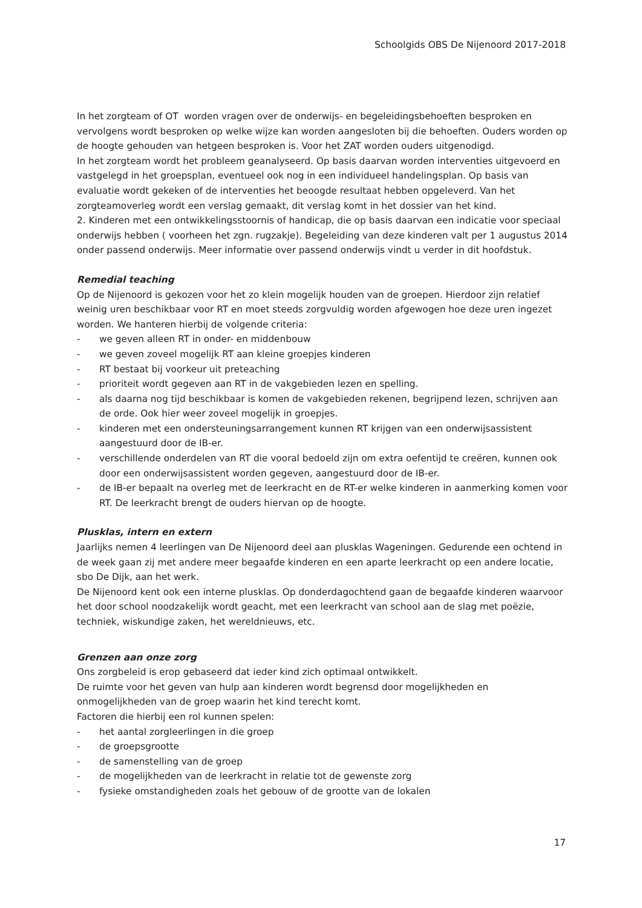Schoolgids OBS De Nijenoord 2017-2018
In het zorgteam of OT worden vragen over de onderwijs- en begeleidingsbehoeften besproken en vervolgens wordt besproken op welke wijze kan worden aangesloten bij die behoeften. Ouders worden op de hoogte gehouden van hetgeen besproken is. Voor het ZAT worden ouders uitgenodigd.
In het zorgteam wordt het probleem geanalyseerd. Op basis daarvan worden interventies uitgevoerd en vastgelegd in het groepsplan, eventueel ook nog in een individueel handelingsplan. Op basis van evaluatie wordt gekeken of de interventies het beoogde resultaat hebben opgeleverd. Van het zorgteamoverleg wordt een verslag gemaakt, dit verslag komt in het dossier van het kind.
2. Kinderen met een ontwikkelingsstoornis of handicap, die op basis daarvan een indicatie voor speciaal onderwijs hebben ( voorheen het zgn. rugzakje). Begeleiding van deze kinderen valt per 1 augustus 2014 onder passend onderwijs. Meer informatie over passend onderwijs vindt u verder in dit hoofdstuk.
Remedial teaching
Op de Nijenoord is gekozen voor het zo klein mogelijk houden van de groepen. Hierdoor zijn relatief weinig uren beschikbaar voor RT en moet steeds zorgvuldig worden afgewogen hoe deze uren ingezet worden. We hanteren hierbij de volgende criteria:
- we geven alleen RT in onder- en middenbouw
- we geven zoveel mogelijk RT aan kleine groepjes kinderen
- RT bestaat bij voorkeur uit preteaching
- prioriteit wordt gegeven aan RT in de vakgebieden lezen en spelling.
- als daarna nog tijd beschikbaar is komen de vakgebieden rekenen, begrijpend lezen, schrijven aan de orde. Ook hier weer zoveel mogelijk in groepjes.
- kinderen met een ondersteuningsarrangement kunnen RT krijgen van een onderwijsassistent aangestuurd door de IB-er.
- verschillende onderdelen van RT die vooral bedoeld zijn om extra oefentijd te creëren, kunnen ook door een onderwijsassistent worden gegeven, aangestuurd door de IB-er.
- de IB-er bepaalt na overleg met de leerkracht en de RT-er welke kinderen in aanmerking komen voor RT. De leerkracht brengt de ouders hiervan op de hoogte.
Plusklas, intern en extern
Jaarlijks nemen 4 leerlingen van De Nijenoord deel aan plusklas Wageningen. Gedurende een ochtend in de week gaan zij met andere meer begaafde kinderen en een aparte leerkracht op een andere locatie, sbo De Dijk, aan het werk.
De Nijenoord kent ook een interne plusklas. Op donderdagochtend gaan de begaafde kinderen waarvoor het door school noodzakelijk wordt geacht, met een leerkracht van school aan de slag met poëzie, techniek, wiskundige zaken, het wereldnieuws, etc.
Grenzen aan onze zorg
Ons zorgbeleid is erop gebaseerd dat ieder kind zich optimaal ontwikkelt.
De ruimte voor het geven van hulp aan kinderen wordt begrensd door mogelijkheden en onmogelijkheden van de groep waarin het kind terecht komt.
Factoren die hierbij een rol kunnen spelen:
- het aantal zorgleerlingen in die groep
- de groepsgrootte
- de samenstelling van de groep
- de mogelijkheden van de leerkracht in relatie tot de gewenste zorg
- fysieke omstandigheden zoals het gebouw of de grootte van de lokalen
17